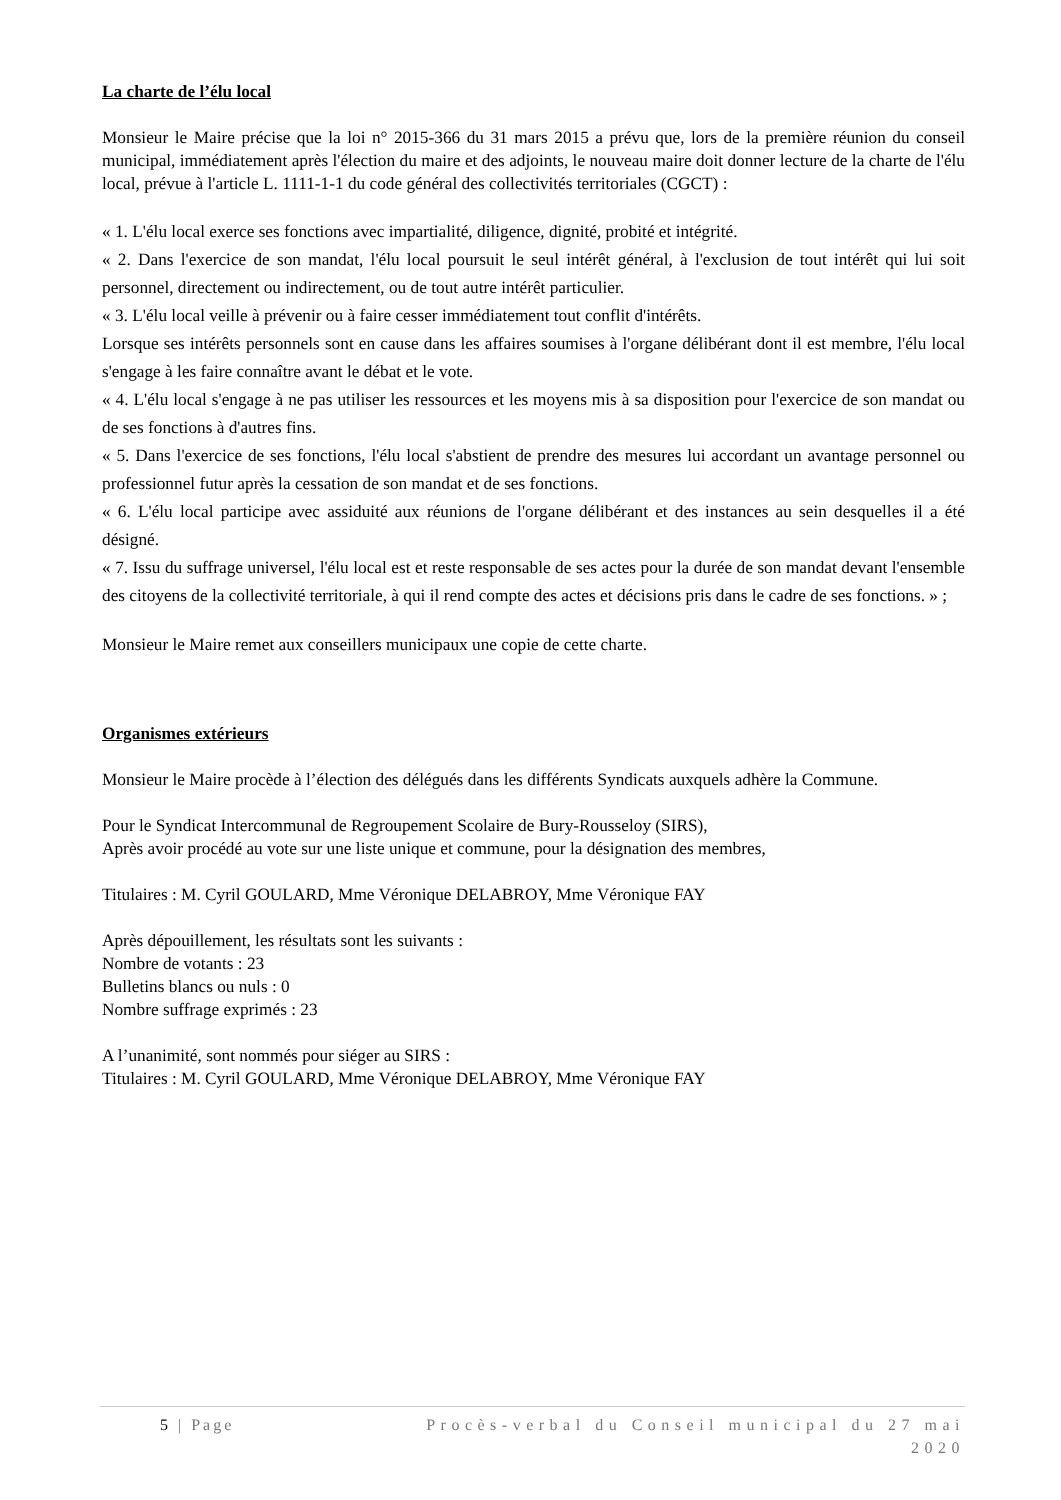La charte de l’élu local
Monsieur le Maire précise que la loi n° 2015-366 du 31 mars 2015 a prévu que, lors de la première réunion du conseil municipal, immédiatement après l'élection du maire et des adjoints, le nouveau maire doit donner lecture de la charte de l'élu local, prévue à l'article L. 1111-1-1 du code général des collectivités territoriales (CGCT) :
« 1. L'élu local exerce ses fonctions avec impartialité, diligence, dignité, probité et intégrité.
« 2. Dans l'exercice de son mandat, l'élu local poursuit le seul intérêt général, à l'exclusion de tout intérêt qui lui soit personnel, directement ou indirectement, ou de tout autre intérêt particulier.
« 3. L'élu local veille à prévenir ou à faire cesser immédiatement tout conflit d'intérêts.
Lorsque ses intérêts personnels sont en cause dans les affaires soumises à l'organe délibérant dont il est membre, l'élu local s'engage à les faire connaître avant le débat et le vote.
« 4. L'élu local s'engage à ne pas utiliser les ressources et les moyens mis à sa disposition pour l'exercice de son mandat ou de ses fonctions à d'autres fins.
« 5. Dans l'exercice de ses fonctions, l'élu local s'abstient de prendre des mesures lui accordant un avantage personnel ou professionnel futur après la cessation de son mandat et de ses fonctions.
« 6. L'élu local participe avec assiduité aux réunions de l'organe délibérant et des instances au sein desquelles il a été désigné.
« 7. Issu du suffrage universel, l'élu local est et reste responsable de ses actes pour la durée de son mandat devant l'ensemble des citoyens de la collectivité territoriale, à qui il rend compte des actes et décisions pris dans le cadre de ses fonctions. » ;
Monsieur le Maire remet aux conseillers municipaux une copie de cette charte.
Organismes extérieurs
Monsieur le Maire procède à l’élection des délégués dans les différents Syndicats auxquels adhère la Commune.
Pour le Syndicat Intercommunal de Regroupement Scolaire de Bury-Rousseloy (SIRS),
Après avoir procédé au vote sur une liste unique et commune, pour la désignation des membres,
Titulaires : M. Cyril GOULARD, Mme Véronique DELABROY, Mme Véronique FAY
Après dépouillement, les résultats sont les suivants :
Nombre de votants : 23
Bulletins blancs ou nuls : 0
Nombre suffrage exprimés : 23
A l’unanimité, sont nommés pour siéger au SIRS :
Titulaires : M. Cyril GOULARD, Mme Véronique DELABROY, Mme Véronique FAY
5 | Page Procès-verbal du Conseil municipal du 27 mai 2020